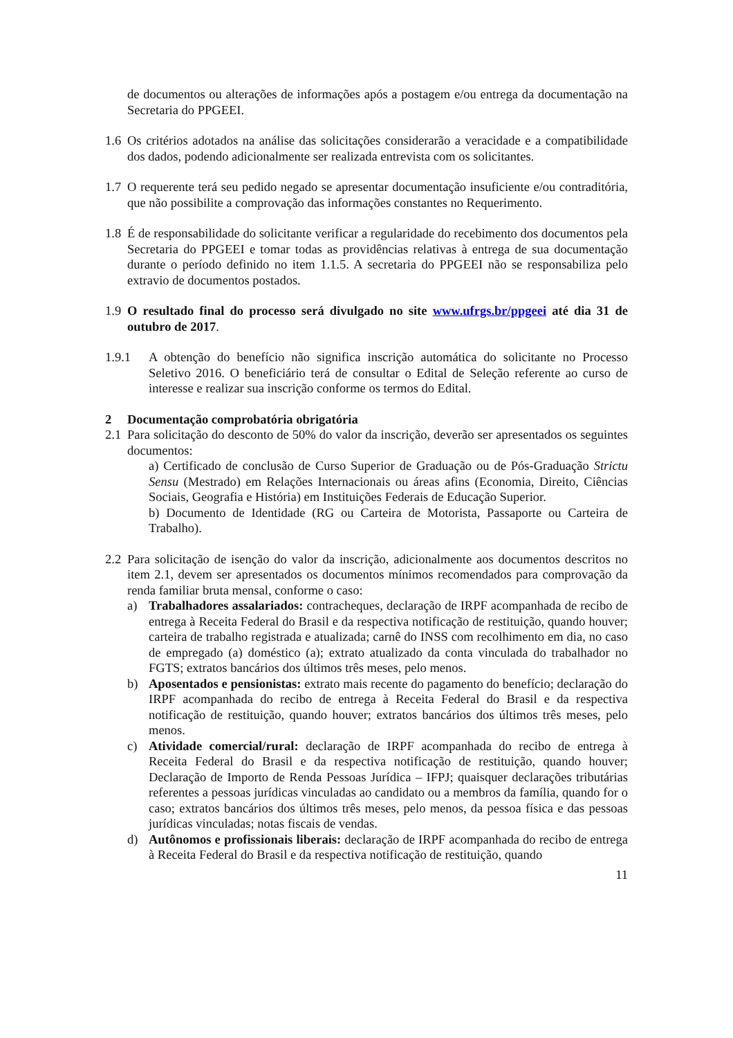de documentos ou alterações de informações após a postagem e/ou entrega da documentação na Secretaria do PPGEEI.
1.6
Os critérios adotados na análise das solicitações considerarão a veracidade e a compatibilidade dos dados, podendo adicionalmente ser realizada entrevista com os solicitantes.
1.7
O requerente terá seu pedido negado se apresentar documentação insuficiente e/ou contraditória, que não possibilite a comprovação das informações constantes no Requerimento.
1.8
É de responsabilidade do solicitante verificar a regularidade do recebimento dos documentos pela Secretaria do PPGEEI e tomar todas as providências relativas à entrega de sua documentação durante o período definido no item 1.1.5. A secretaria do PPGEEI não se responsabiliza pelo extravio de documentos postados.
1.9
O resultado final do processo será divulgado no site www.ufrgs.br/ppgeei até dia 31 de outubro de 2017.
1.9.1 A obtenção do benefício não significa inscrição automática do solicitante no Processo Seletivo 2016. O beneficiário terá de consultar o Edital de Seleção referente ao curso de interesse e realizar sua inscrição conforme os termos do Edital.
2 Documentação comprobatória obrigatória
2.1
Para solicitação do desconto de 50% do valor da inscrição, deverão ser apresentados os seguintes documentos:
a) Certificado de conclusão de Curso Superior de Graduação ou de Pós-Graduação Strictu Sensu (Mestrado) em Relações Internacionais ou áreas afins (Economia, Direito, Ciências Sociais, Geografia e História) em Instituições Federais de Educação Superior.
b) Documento de Identidade (RG ou Carteira de Motorista, Passaporte ou Carteira de Trabalho).
2.2
Para solicitação de isenção do valor da inscrição, adicionalmente aos documentos descritos no item 2.1, devem ser apresentados os documentos mínimos recomendados para comprovação da renda familiar bruta mensal, conforme o caso:
a) Trabalhadores assalariados: contracheques, declaração de IRPF acompanhada de recibo de entrega à Receita Federal do Brasil e da respectiva notificação de restituição, quando houver; carteira de trabalho registrada e atualizada; carnê do INSS com recolhimento em dia, no caso de empregado (a) doméstico (a); extrato atualizado da conta vinculada do trabalhador no FGTS; extratos bancários dos últimos três meses, pelo menos.
b) Aposentados e pensionistas: extrato mais recente do pagamento do benefício; declaração do IRPF acompanhada do recibo de entrega à Receita Federal do Brasil e da respectiva notificação de restituição, quando houver; extratos bancários dos últimos três meses, pelo menos.
c) Atividade comercial/rural: declaração de IRPF acompanhada do recibo de entrega à Receita Federal do Brasil e da respectiva notificação de restituição, quando houver; Declaração de Importo de Renda Pessoas Jurídica – IFPJ; quaisquer declarações tributárias referentes a pessoas jurídicas vinculadas ao candidato ou a membros da família, quando for o caso; extratos bancários dos últimos três meses, pelo menos, da pessoa física e das pessoas jurídicas vinculadas; notas fiscais de vendas.
d) Autônomos e profissionais liberais: declaração de IRPF acompanhada do recibo de entrega à Receita Federal do Brasil e da respectiva notificação de restituição, quando
11